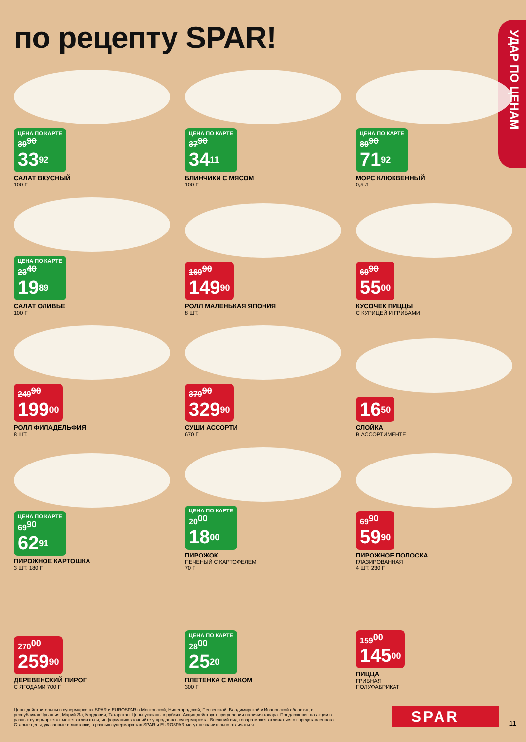по рецепту SPAR!
УДАР ПО ЦЕНАМ
ЦЕНА ПО КАРТЕ 39<sup>90</sup> 33<sup>92</sup>
САЛАТ ВКУСНЫЙ
100 Г
ЦЕНА ПО КАРТЕ 37<sup>90</sup> 34<sup>11</sup>
БЛИНЧИКИ С МЯСОМ
100 Г
ЦЕНА ПО КАРТЕ 89<sup>90</sup> 71<sup>92</sup>
МОРС КЛЮКВЕННЫЙ
0,5 Л
ЦЕНА ПО КАРТЕ 23<sup>40</sup> 19<sup>89</sup>
САЛАТ ОЛИВЬЕ
100 Г
169<sup>90</sup> 149<sup>90</sup>
РОЛЛ МАЛЕНЬКАЯ ЯПОНИЯ
8 ШТ.
69<sup>90</sup> 55<sup>00</sup>
КУСОЧЕК ПИЦЦЫ
С КУРИЦЕЙ И ГРИБАМИ
249<sup>90</sup> 199<sup>00</sup>
РОЛЛ ФИЛАДЕЛЬФИЯ
8 ШТ.
379<sup>90</sup> 329<sup>90</sup>
СУШИ АССОРТИ
670 Г
16<sup>50</sup>
СЛОЙКА
В АССОРТИМЕНТЕ
ЦЕНА ПО КАРТЕ 69<sup>90</sup> 62<sup>91</sup>
ПИРОЖНОЕ КАРТОШКА
3 ШТ. 180 Г
ЦЕНА ПО КАРТЕ 20<sup>00</sup> 18<sup>00</sup>
ПИРОЖОК
ПЕЧЕНЫЙ С КАРТОФЕЛЕМ
70 Г
69<sup>90</sup> 59<sup>90</sup>
ПИРОЖНОЕ ПОЛОСКА
ГЛАЗИРОВАННАЯ
4 ШТ. 230 Г
270<sup>00</sup> 259<sup>90</sup>
ДЕРЕВЕНСКИЙ ПИРОГ
С ЯГОДАМИ 700 Г
ЦЕНА ПО КАРТЕ 28<sup>00</sup> 25<sup>20</sup>
ПЛЕТЕНКА С МАКОМ
300 Г
159<sup>00</sup> 145<sup>00</sup>
ПИЦЦА
ГРИБНАЯ
ПОЛУФАБРИКАТ
Цены действительны в супермаркетах SPAR и EUROSPAR в Московской, Нижегородской, Пензенской, Владимирской и Ивановской областях, в республиках Чувашия, Марий Эл, Мордовия, Татарстан. Цены указаны в рублях. Акция действует при условии наличия товара. Предложение по акции в разных супермаркетах может отличаться, информацию уточняйте у продавцов супермаркета. Внешний вид товара может отличаться от представленного. Старые цены, указанные в листовке, в разных супермаркетах SPAR и EUROSPAR могут незначительно отличаться.
SPAR 11